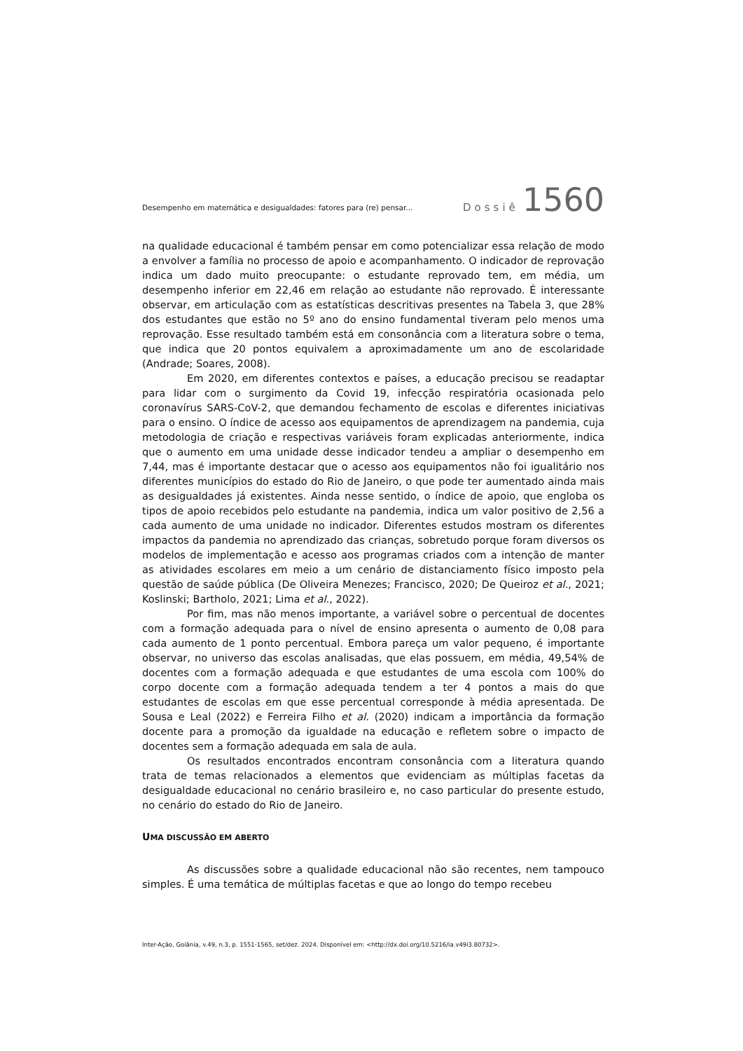Desempenho em matemática e desigualdades: fatores para (re) pensar... Dossiê 1560
na qualidade educacional é também pensar em como potencializar essa relação de modo a envolver a família no processo de apoio e acompanhamento. O indicador de reprovação indica um dado muito preocupante: o estudante reprovado tem, em média, um desempenho inferior em 22,46 em relação ao estudante não reprovado. É interessante observar, em articulação com as estatísticas descritivas presentes na Tabela 3, que 28% dos estudantes que estão no 5º ano do ensino fundamental tiveram pelo menos uma reprovação. Esse resultado também está em consonância com a literatura sobre o tema, que indica que 20 pontos equivalem a aproximadamente um ano de escolaridade (Andrade; Soares, 2008).
Em 2020, em diferentes contextos e países, a educação precisou se readaptar para lidar com o surgimento da Covid 19, infecção respiratória ocasionada pelo coronavírus SARS-CoV-2, que demandou fechamento de escolas e diferentes iniciativas para o ensino. O índice de acesso aos equipamentos de aprendizagem na pandemia, cuja metodologia de criação e respectivas variáveis foram explicadas anteriormente, indica que o aumento em uma unidade desse indicador tendeu a ampliar o desempenho em 7,44, mas é importante destacar que o acesso aos equipamentos não foi igualitário nos diferentes municípios do estado do Rio de Janeiro, o que pode ter aumentado ainda mais as desigualdades já existentes. Ainda nesse sentido, o índice de apoio, que engloba os tipos de apoio recebidos pelo estudante na pandemia, indica um valor positivo de 2,56 a cada aumento de uma unidade no indicador. Diferentes estudos mostram os diferentes impactos da pandemia no aprendizado das crianças, sobretudo porque foram diversos os modelos de implementação e acesso aos programas criados com a intenção de manter as atividades escolares em meio a um cenário de distanciamento físico imposto pela questão de saúde pública (De Oliveira Menezes; Francisco, 2020; De Queiroz et al., 2021; Koslinski; Bartholo, 2021; Lima et al., 2022).
Por fim, mas não menos importante, a variável sobre o percentual de docentes com a formação adequada para o nível de ensino apresenta o aumento de 0,08 para cada aumento de 1 ponto percentual. Embora pareça um valor pequeno, é importante observar, no universo das escolas analisadas, que elas possuem, em média, 49,54% de docentes com a formação adequada e que estudantes de uma escola com 100% do corpo docente com a formação adequada tendem a ter 4 pontos a mais do que estudantes de escolas em que esse percentual corresponde à média apresentada. De Sousa e Leal (2022) e Ferreira Filho et al. (2020) indicam a importância da formação docente para a promoção da igualdade na educação e refletem sobre o impacto de docentes sem a formação adequada em sala de aula.
Os resultados encontrados encontram consonância com a literatura quando trata de temas relacionados a elementos que evidenciam as múltiplas facetas da desigualdade educacional no cenário brasileiro e, no caso particular do presente estudo, no cenário do estado do Rio de Janeiro.
UMA DISCUSSÃO EM ABERTO
As discussões sobre a qualidade educacional não são recentes, nem tampouco simples. É uma temática de múltiplas facetas e que ao longo do tempo recebeu
Inter-Ação, Goiânia, v.49, n.3, p. 1551-1565, set/dez. 2024. Disponível em: <http://dx.doi.org/10.5216/ia.v49i3.80732>.